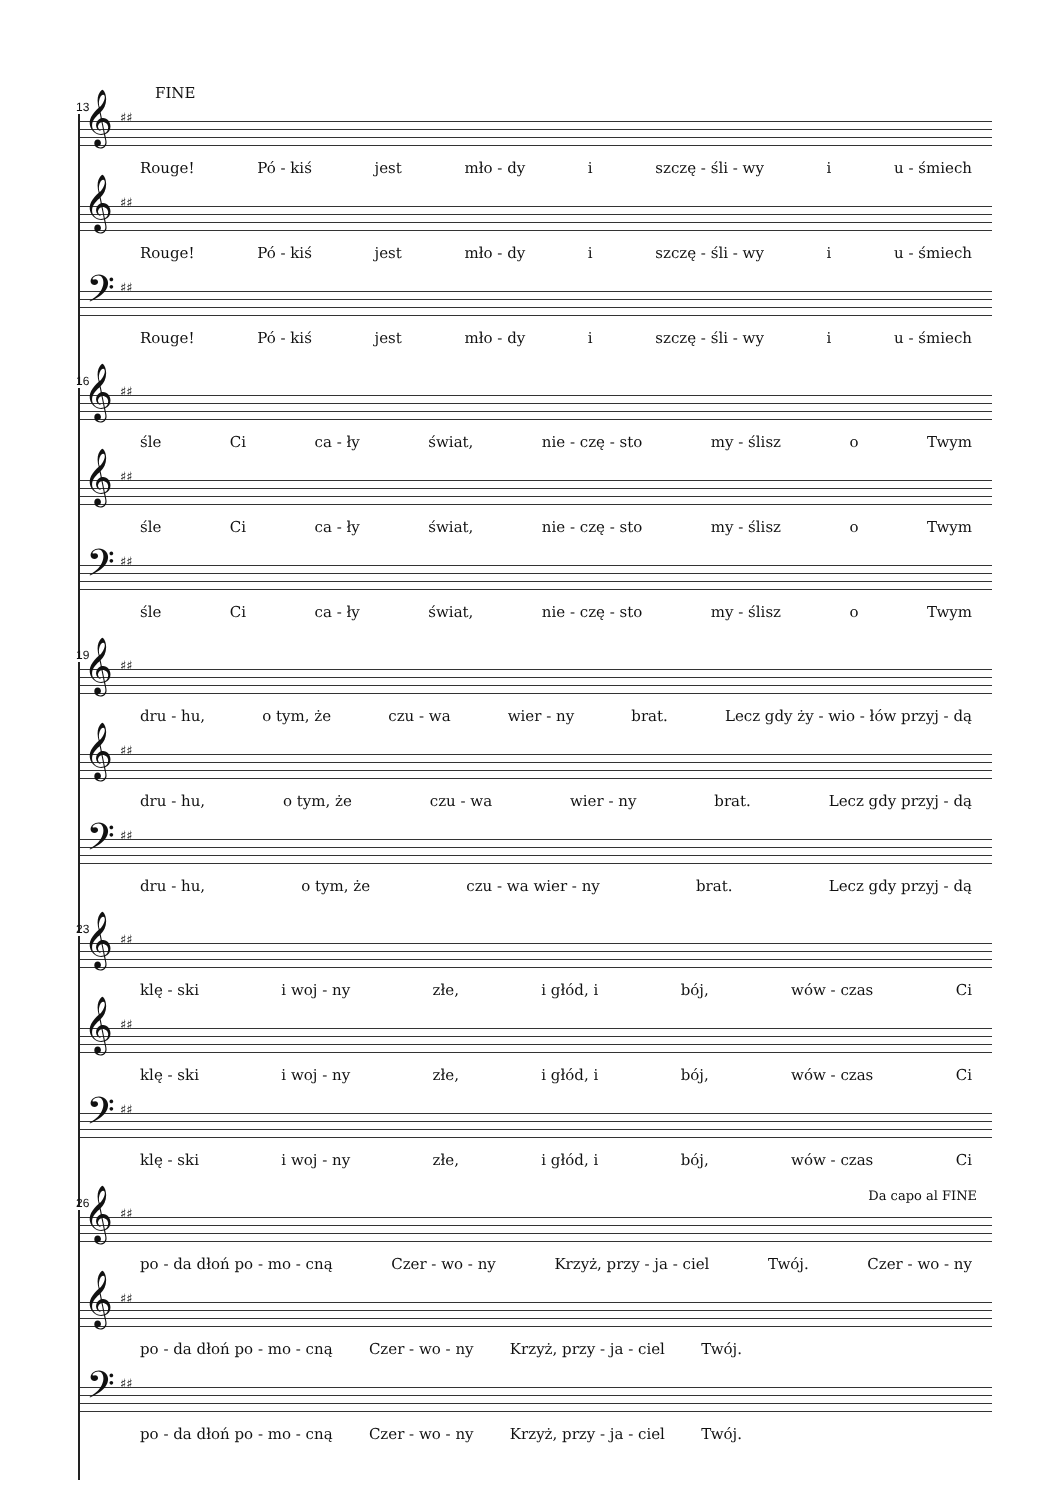13
FINE
𝄞 ♯♯
Rouge! Pó - kiś jest mło - dy i szczę - śli - wy i u - śmiech
𝄞 ♯♯
Rouge! Pó - kiś jest mło - dy i szczę - śli - wy i u - śmiech
𝄢 ♯♯
Rouge! Pó - kiś jest mło - dy i szczę - śli - wy i u - śmiech
16
𝄞 ♯♯
śle Ci ca - ły świat, nie - czę - sto my - ślisz o Twym
𝄞 ♯♯
śle Ci ca - ły świat, nie - czę - sto my - ślisz o Twym
𝄢 ♯♯
śle Ci ca - ły świat, nie - czę - sto my - ślisz o Twym
19
𝄞 ♯♯
dru - hu, o tym, że czu - wa wier - ny brat. Lecz gdy ży - wio - łów przyj - dą
𝄞 ♯♯
dru - hu, o tym, że czu - wa wier - ny brat. Lecz gdy przyj - dą
𝄢 ♯♯
dru - hu, o tym, że czu - wa wier - ny brat. Lecz gdy przyj - dą
23
𝄞 ♯♯
klę - ski i woj - ny złe, i głód, i bój, wów - czas Ci
𝄞 ♯♯
klę - ski i woj - ny złe, i głód, i bój, wów - czas Ci
𝄢 ♯♯
klę - ski i woj - ny złe, i głód, i bój, wów - czas Ci
26 Da capo al FINE
𝄞 ♯♯
po - da dłoń po - mo - cną Czer - wo - ny Krzyż, przy - ja - ciel Twój. Czer - wo - ny
𝄞 ♯♯
po - da dłoń po - mo - cną Czer - wo - ny Krzyż, przy - ja - ciel Twój.
𝄢 ♯♯
po - da dłoń po - mo - cną Czer - wo - ny Krzyż, przy - ja - ciel Twój.